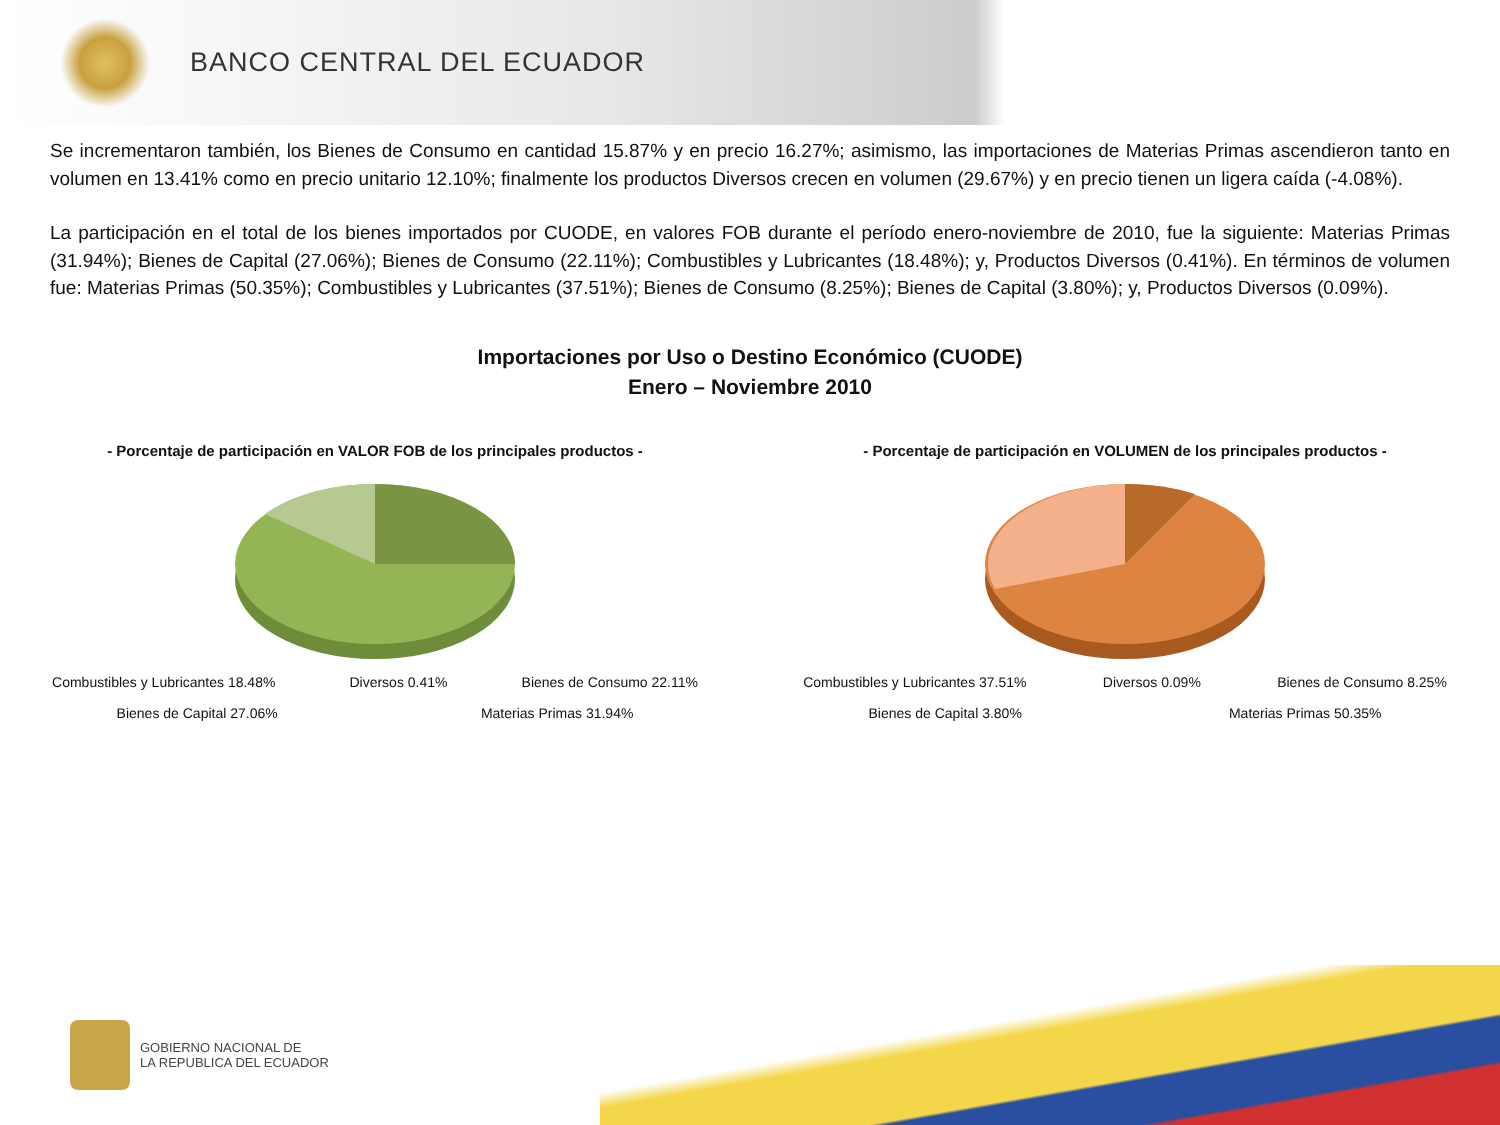BANCO CENTRAL DEL ECUADOR
Se incrementaron también, los Bienes de Consumo en cantidad 15.87% y en precio 16.27%; asimismo, las importaciones de Materias Primas ascendieron tanto en volumen en 13.41% como en precio unitario 12.10%; finalmente los productos Diversos crecen en volumen (29.67%) y en precio tienen un ligera caída (-4.08%).
La participación en el total de los bienes importados por CUODE, en valores FOB durante el período enero-noviembre de 2010, fue la siguiente: Materias Primas (31.94%); Bienes de Capital (27.06%); Bienes de Consumo (22.11%); Combustibles y Lubricantes (18.48%); y, Productos Diversos (0.41%). En términos de volumen fue: Materias Primas (50.35%); Combustibles y Lubricantes (37.51%); Bienes de Consumo (8.25%); Bienes de Capital (3.80%); y, Productos Diversos (0.09%).
Importaciones por Uso o Destino Económico (CUODE)
Enero – Noviembre 2010
- Porcentaje de participación en VALOR FOB de los principales productos -
Combustibles y Lubricantes 18.48% Diversos 0.41% Bienes de Consumo 22.11% Bienes de Capital 27.06% Materias Primas 31.94%
- Porcentaje de participación en VOLUMEN de los principales productos -
Combustibles y Lubricantes 37.51% Diversos 0.09% Bienes de Consumo 8.25% Bienes de Capital 3.80% Materias Primas 50.35%
GOBIERNO NACIONAL DE
LA REPUBLICA DEL ECUADOR